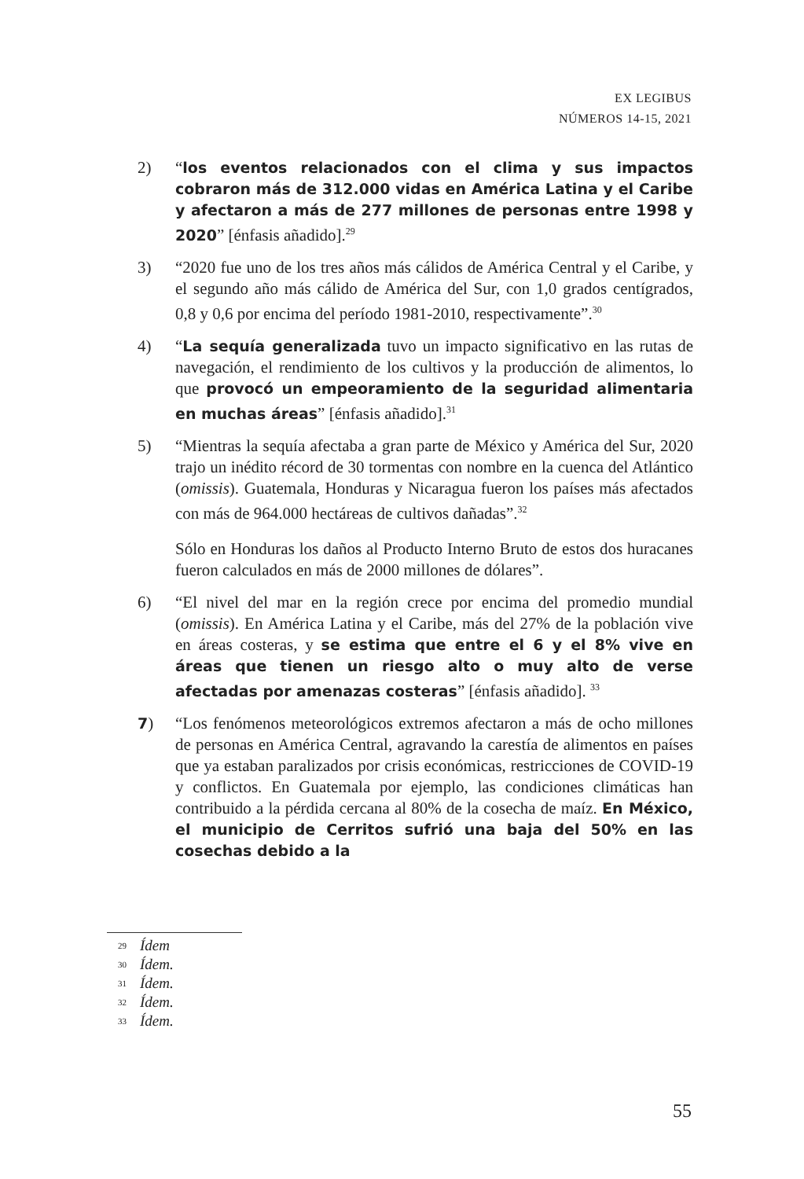EX LEGIBUS
NÚMEROS 14-15, 2021
2) “los eventos relacionados con el clima y sus impactos cobraron más de 312.000 vidas en América Latina y el Caribe y afectaron a más de 277 millones de personas entre 1998 y 2020” [énfasis añadido].<sup>29</sup>
3) “2020 fue uno de los tres años más cálidos de América Central y el Caribe, y el segundo año más cálido de América del Sur, con 1,0 grados centígrados, 0,8 y 0,6 por encima del período 1981-2010, respectivamente”.<sup>30</sup>
4) “La sequía generalizada tuvo un impacto significativo en las rutas de navegación, el rendimiento de los cultivos y la producción de alimentos, lo que provocó un empeoramiento de la seguridad alimentaria en muchas áreas” [énfasis añadido].<sup>31</sup>
5) “Mientras la sequía afectaba a gran parte de México y América del Sur, 2020 trajo un inédito récord de 30 tormentas con nombre en la cuenca del Atlántico (omissis). Guatemala, Honduras y Nicaragua fueron los países más afectados con más de 964.000 hectáreas de cultivos dañadas”.<sup>32</sup>
Sólo en Honduras los daños al Producto Interno Bruto de estos dos huracanes fueron calculados en más de 2000 millones de dólares”.
6) “El nivel del mar en la región crece por encima del promedio mundial (omissis). En América Latina y el Caribe, más del 27% de la población vive en áreas costeras, y se estima que entre el 6 y el 8% vive en áreas que tienen un riesgo alto o muy alto de verse afectadas por amenazas costeras” [énfasis añadido]. <sup>33</sup>
7) “Los fenómenos meteorológicos extremos afectaron a más de ocho millones de personas en América Central, agravando la carestía de alimentos en países que ya estaban paralizados por crisis económicas, restricciones de COVID-19 y conflictos. En Guatemala por ejemplo, las condiciones climáticas han contribuido a la pérdida cercana al 80% de la cosecha de maíz. En México, el municipio de Cerritos sufrió una baja del 50% en las cosechas debido a la
29 Ídem
30 Ídem.
31 Ídem.
32 Ídem.
33 Ídem.
55